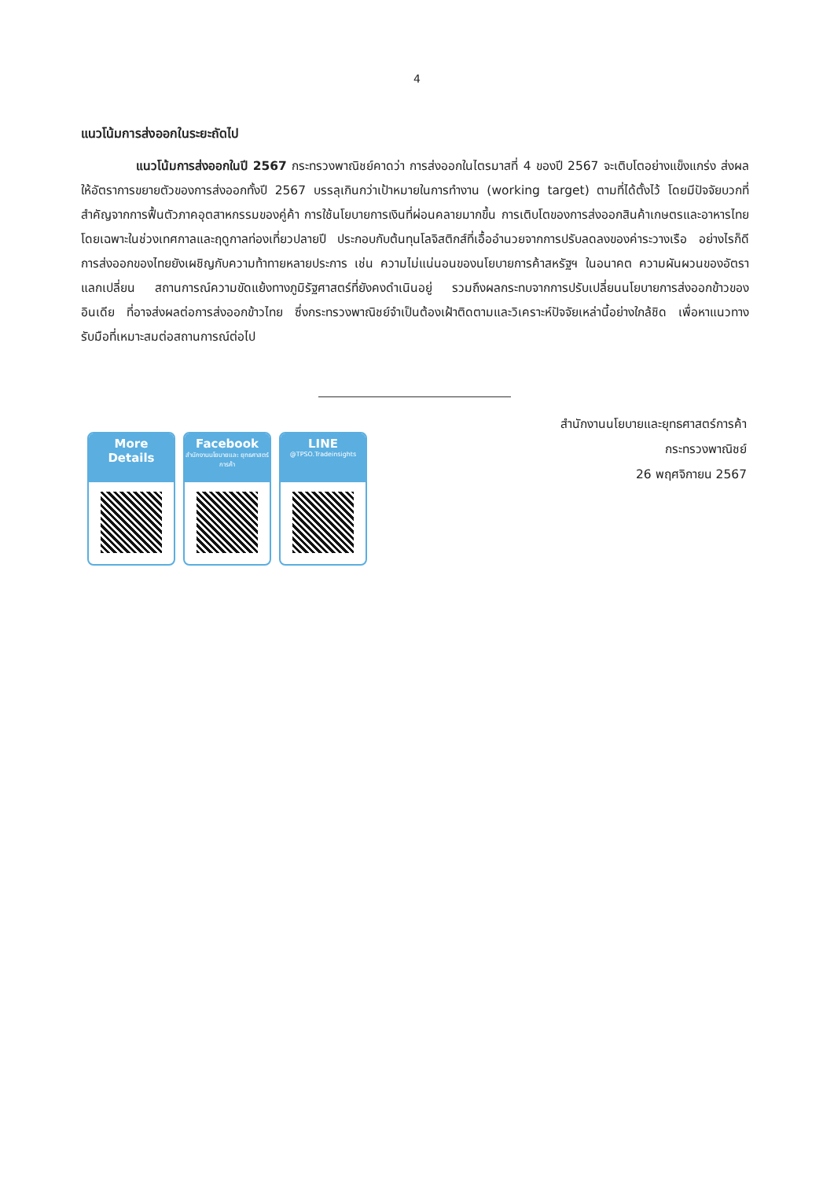4
แนวโน้มการส่งออกในระยะถัดไป
แนวโน้มการส่งออกในปี 2567 กระทรวงพาณิชย์คาดว่า การส่งออกในไตรมาสที่ 4 ของปี 2567 จะเติบโตอย่างแข็งแกร่ง ส่งผลให้อัตราการขยายตัวของการส่งออกทั้งปี 2567 บรรลุเกินกว่าเป้าหมายในการทำงาน (working target) ตามที่ได้ตั้งไว้ โดยมีปัจจัยบวกที่สำคัญจากการฟื้นตัวภาคอุตสาหกรรมของคู่ค้า การใช้นโยบายการเงินที่ผ่อนคลายมากขึ้น การเติบโตของการส่งออกสินค้าเกษตรและอาหารไทย โดยเฉพาะในช่วงเทศกาลและฤดูกาลท่องเที่ยวปลายปี ประกอบกับต้นทุนโลจิสติกส์ที่เอื้ออำนวยจากการปรับลดลงของค่าระวางเรือ อย่างไรก็ดี การส่งออกของไทยยังเผชิญกับความท้าทายหลายประการ เช่น ความไม่แน่นอนของนโยบายการค้าสหรัฐฯ ในอนาคต ความผันผวนของอัตราแลกเปลี่ยน สถานการณ์ความขัดแย้งทางภูมิรัฐศาสตร์ที่ยังคงดำเนินอยู่ รวมถึงผลกระทบจากการปรับเปลี่ยนนโยบายการส่งออกข้าวของอินเดีย ที่อาจส่งผลต่อการส่งออกข้าวไทย ซึ่งกระทรวงพาณิชย์จำเป็นต้องเฝ้าติดตามและวิเคราะห์ปัจจัยเหล่านี้อย่างใกล้ชิด เพื่อหาแนวทางรับมือที่เหมาะสมต่อสถานการณ์ต่อไป
สำนักงานนโยบายและยุทธศาสตร์การค้า
กระทรวงพาณิชย์
26 พฤศจิกายน 2567
More
Details
Facebook
สำนักงานนโยบายและ ยุทธศาสตร์การค้า
LINE
@TPSO.Tradeinsights